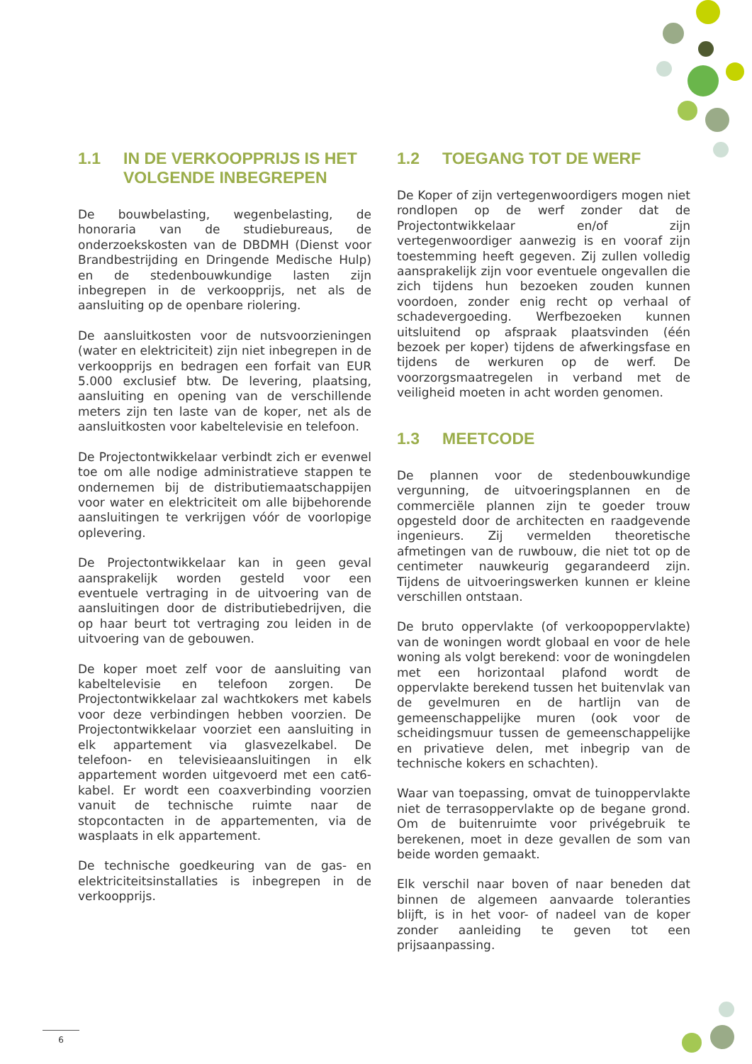1.1 IN DE VERKOOPPRIJS IS HET VOLGENDE INBEGREPEN
De bouwbelasting, wegenbelasting, de honoraria van de studiebureaus, de onderzoekskosten van de DBDMH (Dienst voor Brandbestrijding en Dringende Medische Hulp) en de stedenbouwkundige lasten zijn inbegrepen in de verkoopprijs, net als de aansluiting op de openbare riolering.
De aansluitkosten voor de nutsvoorzieningen (water en elektriciteit) zijn niet inbegrepen in de verkoopprijs en bedragen een forfait van EUR 5.000 exclusief btw. De levering, plaatsing, aansluiting en opening van de verschillende meters zijn ten laste van de koper, net als de aansluitkosten voor kabeltelevisie en telefoon.
De Projectontwikkelaar verbindt zich er evenwel toe om alle nodige administratieve stappen te ondernemen bij de distributiemaatschappijen voor water en elektriciteit om alle bijbehorende aansluitingen te verkrijgen vóór de voorlopige oplevering.
De Projectontwikkelaar kan in geen geval aansprakelijk worden gesteld voor een eventuele vertraging in de uitvoering van de aansluitingen door de distributiebedrijven, die op haar beurt tot vertraging zou leiden in de uitvoering van de gebouwen.
De koper moet zelf voor de aansluiting van kabeltelevisie en telefoon zorgen. De Projectontwikkelaar zal wachtkokers met kabels voor deze verbindingen hebben voorzien. De Projectontwikkelaar voorziet een aansluiting in elk appartement via glasvezelkabel. De telefoon- en televisieaansluitingen in elk appartement worden uitgevoerd met een cat6-kabel. Er wordt een coaxverbinding voorzien vanuit de technische ruimte naar de stopcontacten in de appartementen, via de wasplaats in elk appartement.
De technische goedkeuring van de gas- en elektriciteitsinstallaties is inbegrepen in de verkoopprijs.
1.2 TOEGANG TOT DE WERF
De Koper of zijn vertegenwoordigers mogen niet rondlopen op de werf zonder dat de Projectontwikkelaar en/of zijn vertegenwoordiger aanwezig is en vooraf zijn toestemming heeft gegeven. Zij zullen volledig aansprakelijk zijn voor eventuele ongevallen die zich tijdens hun bezoeken zouden kunnen voordoen, zonder enig recht op verhaal of schadevergoeding. Werfbezoeken kunnen uitsluitend op afspraak plaatsvinden (één bezoek per koper) tijdens de afwerkingsfase en tijdens de werkuren op de werf. De voorzorgsmaatregelen in verband met de veiligheid moeten in acht worden genomen.
1.3 MEETCODE
De plannen voor de stedenbouwkundige vergunning, de uitvoeringsplannen en de commerciële plannen zijn te goeder trouw opgesteld door de architecten en raadgevende ingenieurs. Zij vermelden theoretische afmetingen van de ruwbouw, die niet tot op de centimeter nauwkeurig gegarandeerd zijn. Tijdens de uitvoeringswerken kunnen er kleine verschillen ontstaan.
De bruto oppervlakte (of verkoopoppervlakte) van de woningen wordt globaal en voor de hele woning als volgt berekend: voor de woningdelen met een horizontaal plafond wordt de oppervlakte berekend tussen het buitenvlak van de gevelmuren en de hartlijn van de gemeenschappelijke muren (ook voor de scheidingsmuur tussen de gemeenschappelijke en privatieve delen, met inbegrip van de technische kokers en schachten).
Waar van toepassing, omvat de tuinoppervlakte niet de terrasoppervlakte op de begane grond. Om de buitenruimte voor privégebruik te berekenen, moet in deze gevallen de som van beide worden gemaakt.
Elk verschil naar boven of naar beneden dat binnen de algemeen aanvaarde toleranties blijft, is in het voor- of nadeel van de koper zonder aanleiding te geven tot een prijsaanpassing.
6